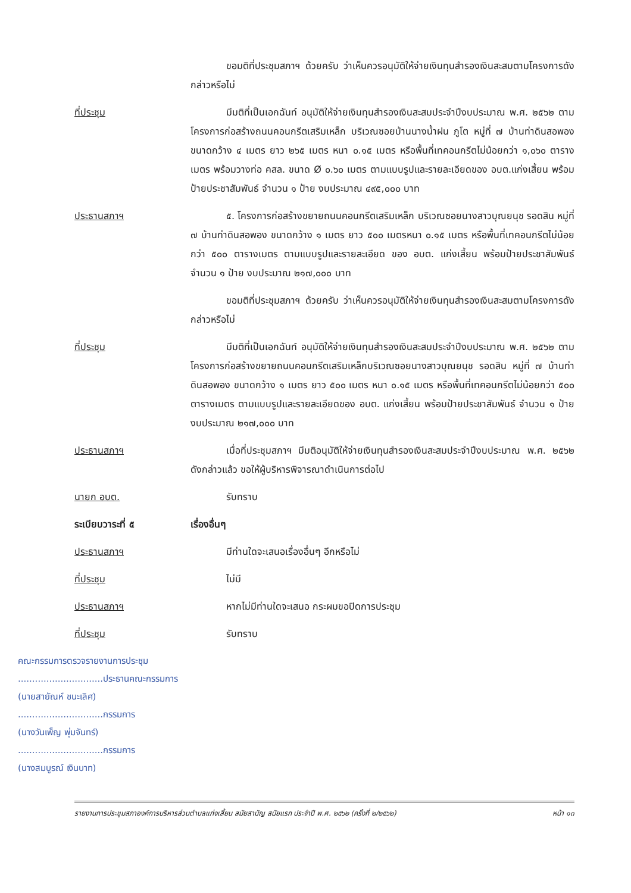ขอมติที่ประชุมสภาฯ ด้วยครับ ว่าเห็นควรอนุมัติให้จ่ายเงินทุนสำรองเงินสะสมตามโครงการดังกล่าวหรือไม่
ที่ประชุม มีมติที่เป็นเอกฉันท์ อนุมัติให้จ่ายเงินทุนสำรองเงินสะสมประจำปีงบประมาณ พ.ศ. ๒๕๖๒ ตามโครงการก่อสร้างถนนคอนกรีตเสริมเหล็ก บริเวณซอยบ้านนางน้ำฝน ภูโต หมู่ที่ ๗ บ้านท่าดินสอพอง ขนาดกว้าง ๔ เมตร ยาว ๒๖๕ เมตร หนา ๐.๑๕ เมตร หรือพื้นที่เทคอนกรีตไม่น้อยกว่า ๑,๐๖๐ ตารางเมตร พร้อมวางท่อ คสล. ขนาด Ø ๐.๖๐ เมตร ตามแบบรูปและรายละเอียดของ อบต.แก่งเสี้ยน พร้อมป้ายประชาสัมพันธ์ จำนวน ๑ ป้าย งบประมาณ ๔๙๕,๐๐๐ บาท
ประธานสภาฯ ๕. โครงการก่อสร้างขยายถนนคอนกรีตเสริมเหล็ก บริเวณซอยนางสาวบุณยนุช รอดสิน หมู่ที่ ๗ บ้านท่าดินสอพอง ขนาดกว้าง ๑ เมตร ยาว ๕๐๐ เมตรหนา ๐.๑๕ เมตร หรือพื้นที่เทคอนกรีตไม่น้อยกว่า ๕๐๐ ตารางเมตร ตามแบบรูปและรายละเอียด ของ อบต. แก่งเสี้ยน พร้อมป้ายประชาสัมพันธ์ จำนวน ๑ ป้าย งบประมาณ ๒๑๗,๐๐๐ บาท
ขอมติที่ประชุมสภาฯ ด้วยครับ ว่าเห็นควรอนุมัติให้จ่ายเงินทุนสำรองเงินสะสมตามโครงการดังกล่าวหรือไม่
ที่ประชุม มีมติที่เป็นเอกฉันท์ อนุมัติให้จ่ายเงินทุนสำรองเงินสะสมประจำปีงบประมาณ พ.ศ. ๒๕๖๒ ตามโครงการก่อสร้างขยายถนนคอนกรีตเสริมเหล็กบริเวณซอยนางสาวบุณยนุช รอดสิน หมู่ที่ ๗ บ้านท่าดินสอพอง ขนาดกว้าง ๑ เมตร ยาว ๕๐๐ เมตร หนา ๐.๑๕ เมตร หรือพื้นที่เทคอนกรีตไม่น้อยกว่า ๕๐๐ ตารางเมตร ตามแบบรูปและรายละเอียดของ อบต. แก่งเสี้ยน พร้อมป้ายประชาสัมพันธ์ จำนวน ๑ ป้าย งบประมาณ ๒๑๗,๐๐๐ บาท
ประธานสภาฯ เมื่อที่ประชุมสภาฯ มีมติอนุมัติให้จ่ายเงินทุนสำรองเงินสะสมประจำปีงบประมาณ พ.ศ. ๒๕๖๒ ดังกล่าวแล้ว ขอให้ผู้บริหารพิจารณาดำเนินการต่อไป
นายก อบต. รับทราบ
ระเบียบวาระที่ ๕ เรื่องอื่นๆ
ประธานสภาฯ มีท่านใดจะเสนอเรื่องอื่นๆ อีกหรือไม่
ที่ประชุม ไม่มี
ประธานสภาฯ หากไม่มีท่านใดจะเสนอ กระผมขอปิดการประชุม
ที่ประชุม รับทราบ
คณะกรรมการตรวจรายงานการประชุม
..............................ประธานคณะกรรมการ
(นายสายัณห์ ชนะเลิศ)
..............................กรรมการ
(นางวันเพ็ญ พุ่มจันทร์)
..............................กรรมการ
(นางสมบูรณ์ เงินบาท)
รายงานการประชุมสภาองค์การบริหารส่วนตำบลแก่งเสี้ยน สมัยสามัญ สมัยแรก ประจำปี พ.ศ. ๒๕๖๒ (ครั้งที่ ๒/๒๕๖๒) หน้า ๑๓